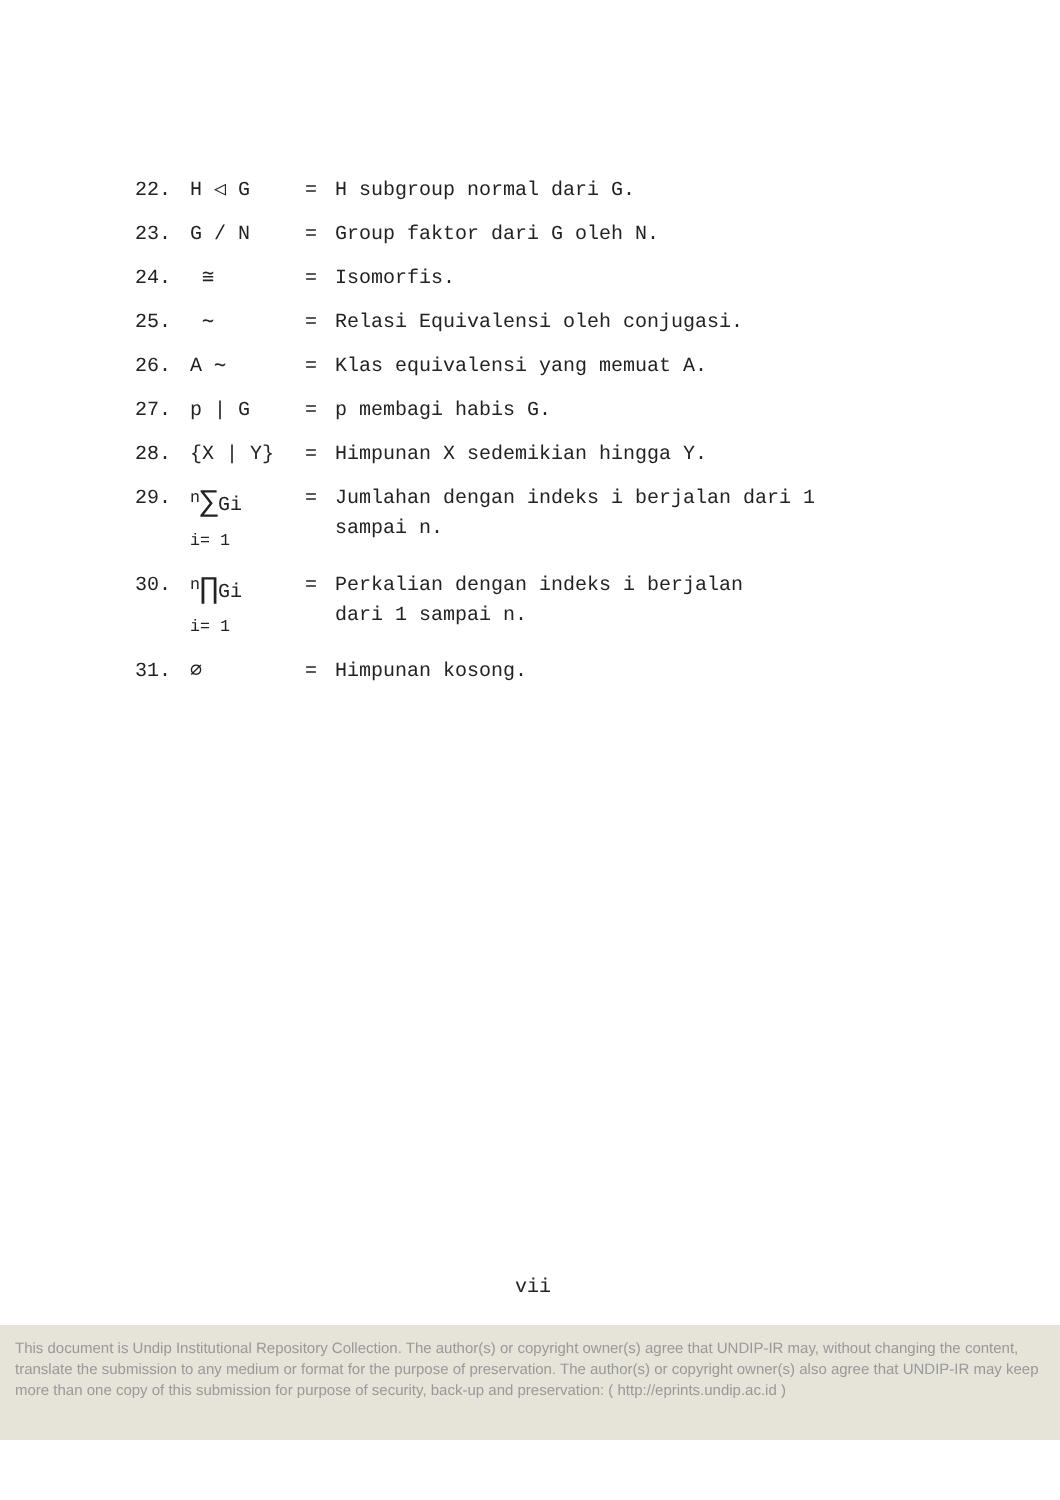22. H ◁ G = H subgroup normal dari G.
23. G / N = Group faktor dari G oleh N.
24. ≅ = Isomorfis.
25. ∼ = Relasi Equivalensi oleh conjugasi.
26. A ∼ = Klas equivalensi yang memuat A.
27. p | G = p membagi habis G.
28. {X | Y} = Himpunan X sedemikian hingga Y.
29. <sup>n</sup>∑Gi
<sub>i= 1</sub>
= Jumlahan dengan indeks i berjalan dari 1
sampai n.
30. <sup>n</sup>∏Gi
<sub>i= 1</sub>
= Perkalian dengan indeks i berjalan
dari 1 sampai n.
31. ∅ = Himpunan kosong.
vii
This document is Undip Institutional Repository Collection. The author(s) or copyright owner(s) agree that UNDIP-IR may, without changing the content, translate the submission to any medium or format for the purpose of preservation. The author(s) or copyright owner(s) also agree that UNDIP-IR may keep more than one copy of this submission for purpose of security, back-up and preservation: ( http://eprints.undip.ac.id )